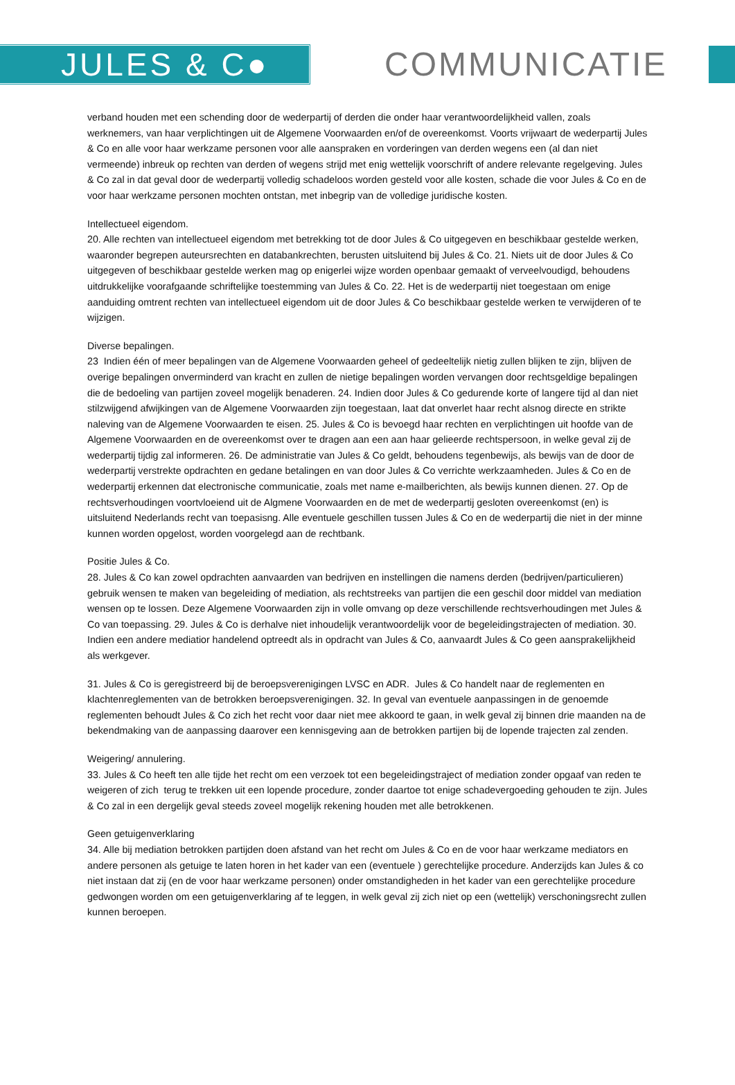JULES & C● COMMUNICATIE
verband houden met een schending door de wederpartij of derden die onder haar verantwoordelijkheid vallen, zoals werknemers, van haar verplichtingen uit de Algemene Voorwaarden en/of de overeenkomst. Voorts vrijwaart de wederpartij Jules & Co en alle voor haar werkzame personen voor alle aanspraken en vorderingen van derden wegens een (al dan niet vermeende) inbreuk op rechten van derden of wegens strijd met enig wettelijk voorschrift of andere relevante regelgeving. Jules & Co zal in dat geval door de wederpartij volledig schadeloos worden gesteld voor alle kosten, schade die voor Jules & Co en de voor haar werkzame personen mochten ontstan, met inbegrip van de volledige juridische kosten.
Intellectueel eigendom.
20. Alle rechten van intellectueel eigendom met betrekking tot de door Jules & Co uitgegeven en beschikbaar gestelde werken, waaronder begrepen auteursrechten en databankrechten, berusten uitsluitend bij Jules & Co. 21. Niets uit de door Jules & Co uitgegeven of beschikbaar gestelde werken mag op enigerlei wijze worden openbaar gemaakt of verveelvoudigd, behoudens uitdrukkelijke voorafgaande schriftelijke toestemming van Jules & Co. 22. Het is de wederpartij niet toegestaan om enige aanduiding omtrent rechten van intellectueel eigendom uit de door Jules & Co beschikbaar gestelde werken te verwijderen of te wijzigen.
Diverse bepalingen.
23 Indien één of meer bepalingen van de Algemene Voorwaarden geheel of gedeeltelijk nietig zullen blijken te zijn, blijven de overige bepalingen onverminderd van kracht en zullen de nietige bepalingen worden vervangen door rechtsgeldige bepalingen die de bedoeling van partijen zoveel mogelijk benaderen. 24. Indien door Jules & Co gedurende korte of langere tijd al dan niet stilzwijgend afwijkingen van de Algemene Voorwaarden zijn toegestaan, laat dat onverlet haar recht alsnog directe en strikte naleving van de Algemene Voorwaarden te eisen. 25. Jules & Co is bevoegd haar rechten en verplichtingen uit hoofde van de Algemene Voorwaarden en de overeenkomst over te dragen aan een aan haar gelieerde rechtspersoon, in welke geval zij de wederpartij tijdig zal informeren. 26. De administratie van Jules & Co geldt, behoudens tegenbewijs, als bewijs van de door de wederpartij verstrekte opdrachten en gedane betalingen en van door Jules & Co verrichte werkzaamheden. Jules & Co en de wederpartij erkennen dat electronische communicatie, zoals met name e-mailberichten, als bewijs kunnen dienen. 27. Op de rechtsverhoudingen voortvloeiend uit de Algmene Voorwaarden en de met de wederpartij gesloten overeenkomst (en) is uitsluitend Nederlands recht van toepasisng. Alle eventuele geschillen tussen Jules & Co en de wederpartij die niet in der minne kunnen worden opgelost, worden voorgelegd aan de rechtbank.
Positie Jules & Co.
28. Jules & Co kan zowel opdrachten aanvaarden van bedrijven en instellingen die namens derden (bedrijven/particulieren) gebruik wensen te maken van begeleiding of mediation, als rechtstreeks van partijen die een geschil door middel van mediation wensen op te lossen. Deze Algemene Voorwaarden zijn in volle omvang op deze verschillende rechtsverhoudingen met Jules & Co van toepassing. 29. Jules & Co is derhalve niet inhoudelijk verantwoordelijk voor de begeleidingstrajecten of mediation. 30. Indien een andere mediatior handelend optreedt als in opdracht van Jules & Co, aanvaardt Jules & Co geen aansprakelijkheid als werkgever.
31. Jules & Co is geregistreerd bij de beroepsverenigingen LVSC en ADR. Jules & Co handelt naar de reglementen en klachtenreglementen van de betrokken beroepsverenigingen. 32. In geval van eventuele aanpassingen in de genoemde reglementen behoudt Jules & Co zich het recht voor daar niet mee akkoord te gaan, in welk geval zij binnen drie maanden na de bekendmaking van de aanpassing daarover een kennisgeving aan de betrokken partijen bij de lopende trajecten zal zenden.
Weigering/ annulering.
33. Jules & Co heeft ten alle tijde het recht om een verzoek tot een begeleidingstraject of mediation zonder opgaaf van reden te weigeren of zich terug te trekken uit een lopende procedure, zonder daartoe tot enige schadevergoeding gehouden te zijn. Jules & Co zal in een dergelijk geval steeds zoveel mogelijk rekening houden met alle betrokkenen.
Geen getuigenverklaring
34. Alle bij mediation betrokken partijden doen afstand van het recht om Jules & Co en de voor haar werkzame mediators en andere personen als getuige te laten horen in het kader van een (eventuele ) gerechtelijke procedure. Anderzijds kan Jules & co niet instaan dat zij (en de voor haar werkzame personen) onder omstandigheden in het kader van een gerechtelijke procedure gedwongen worden om een getuigenverklaring af te leggen, in welk geval zij zich niet op een (wettelijk) verschoningsrecht zullen kunnen beroepen.